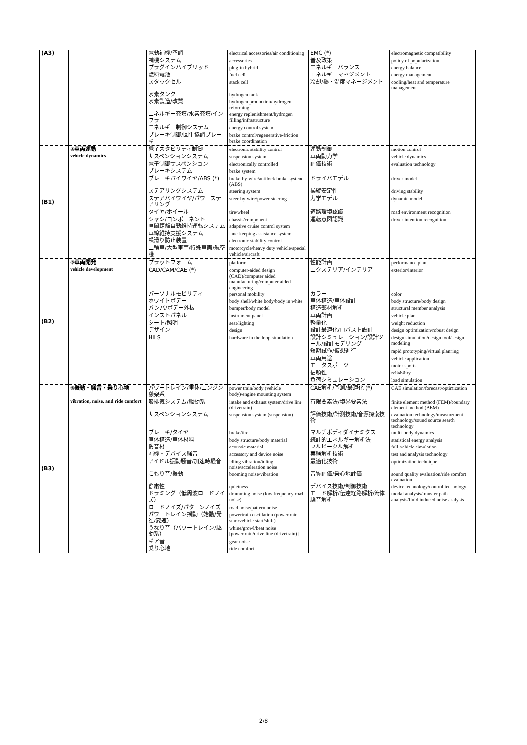| (A3) | | 電動補機/空調 | electrical accessories/air conditioning | EMC (*) | electromagnetic compatibility |
| | | 補機システム | accessories | 普及政策 | policy of popularization |
| | | プラグインハイブリッド | plug-in hybrid | エネルギーバランス | energy balance |
| | | 燃料電池 | fuel cell | エネルギーマネジメント | energy management |
| | | スタックセル | stack cell | 冷却/熱・温度マネージメント | cooling/heat and temperature management |
| | | 水素タンク | hydrogen tank | | |
| | | 水素製造/改質 | hydrogen production/hydrogen reforming | | |
| | | エネルギー充填/水素充填/インフラ | energy replenishment/hydrogen filling/infrastructure | | |
| | | エネルギー制御システム | energy control system | | |
| | | ブレーキ制御/回生協調ブレーキ | brake control/regenerative-friction brake coordination | | |
| (B1) | ④車両運動 vehicle dynamics | 電子スタビリティ制御 | electronic stability control | 運動制御 | motion control |
| | | サスペンションシステム | suspension system | 車両動力学 | vehicle dynamics |
| | | 電子制御サスペンション | electronically controlled | 評価技術 | evaluation technology |
| | | ブレーキシステム | brake system | | |
| | | ブレーキバイワイヤ/ABS (*) | brake-by-wire/antilock brake system (ABS) | ドライバモデル | driver model |
| | | ステアリングシステム | steering system | 操縦安定性 | driving stability |
| | | ステアバイワイヤ/パワーステアリング | steer-by-wire/power steering | 力学モデル | dynamic model |
| | | タイヤ/ホイール | tire/wheel | 道路環境認識 | road environment recognition |
| | | シャシ/コンポーネント | chassis/component | 運転意図認識 | driver intention recognition |
| | | 車間距離自動維持運転システム | adaptive cruise control system | | |
| | | 車線維持支援システム | lane-keeping assistance system | | |
| | | 横滑り防止装置 | electronic stability control | | |
| | | 二輪車/大型車両/特殊車両/航空機 | motorcycle/heavy duty vehicle/special vehicle/aircraft | | |
| (B2) | ⑤車両開発 vehicle development | プラットフォーム | platform | 性能計画 | performance plan |
| | | CAD/CAM/CAE (*) | computer-aided design (CAD)/computer aided manufacturing/computer aided engineering | エクステリア/インテリア | exterior/interior |
| | | パーソナルモビリティ | personal mobility | カラー | color |
| | | ホワイトボデー | body shell/white body/body in white | 車体構造/車体設計 | body structure/body design |
| | | バンパ/ボデー外板 | bumper/body model | 構造部材解析 | structural member analysis |
| | | インストパネル | instrument panel | 車両計画 | vehicle plan |
| | | シート/照明 | seat/lighting | 軽量化 | weight reduction |
| | | デザイン | design | 設計最適化/ロバスト設計 | design optimization/robust design |
| | | HILS | hardware in the loop simulation | 設計シミュレーション/設計ツール/設計モデリング | design simulation/design tool/design modeling |
| | | | | 短期試作/仮想進行 | rapid prototyping/virtual planning |
| | | | | 車両用途 | vehicle application |
| | | | | モータスポーツ | motor sports |
| | | | | 信頼性 | reliability |
| | | | | 負荷シミュレーション | load simulation |
| (B3) | ⑥振動・騒音・乗り心地 vibration, noise, and ride comfort | パワートレイン/車体/エンジン懸架系 | power train/body (vehicle body)/engine mounting system | CAE解析/予測/最適化 (*) | CAE simulation/forecast/optimization |
| | | 吸排気システム/駆動系 | intake and exhaust system/drive line (drivetrain) | 有限要素法/境界要素法 | finite element method (FEM)/boundary element method (BEM) |
| | | サスペンションシステム | suspension system (suspension) | 評価技術/計測技術/音源探索技術 | evaluation technology/measurement technology/sound source search technology |
| | | ブレーキ/タイヤ | brake/tire | マルチボディダイナミクス | multi-body dynamics |
| | | 車体構造/車体材料 | body structure/body material | 統計的エネルギー解析法 | statistical energy analysis |
| | | 防音材 | acoustic material | フルビークル解析 | full-vehicle simulation |
| | | 補機・デバイス騒音 | accessory and device noise | 実験解析技術 | test and analysis technology |
| | | アイドル振動騒音/加速時騒音 | idling vibration/idling noise/acceleration noise | 最適化技術 | optimization technique |
| | | こもり音/振動 | booming noise/vibration | 音質評価/乗心地評価 | sound quality evaluation/ride comfort evaluation |
| | | 静粛性 | quietness | デバイス技術/制御技術 | device technology/control technology |
| | | ドラミング（低周波ロードノイズ） | drumming noise (low frequency road noise) | モード解析/伝達経路解析/流体騒音解析 | modal analysis/transfer path analysis/fluid induced noise analysis |
| | | ロードノイズ/パターンノイズ | road noise/pattern noise | | |
| | | パワートレイン揺動（始動/発進/変速） | powertrain oscillation (powertrain start/vehicle start/shift) | | |
| | | うなり音（パワートレイン/駆動系） | whine/growl/beat noise [powertrain/drive line (drivetrain)] | | |
| | | ギア音 | gear noise | | |
| | | 乗り心地 | ride comfort | | |
2/8